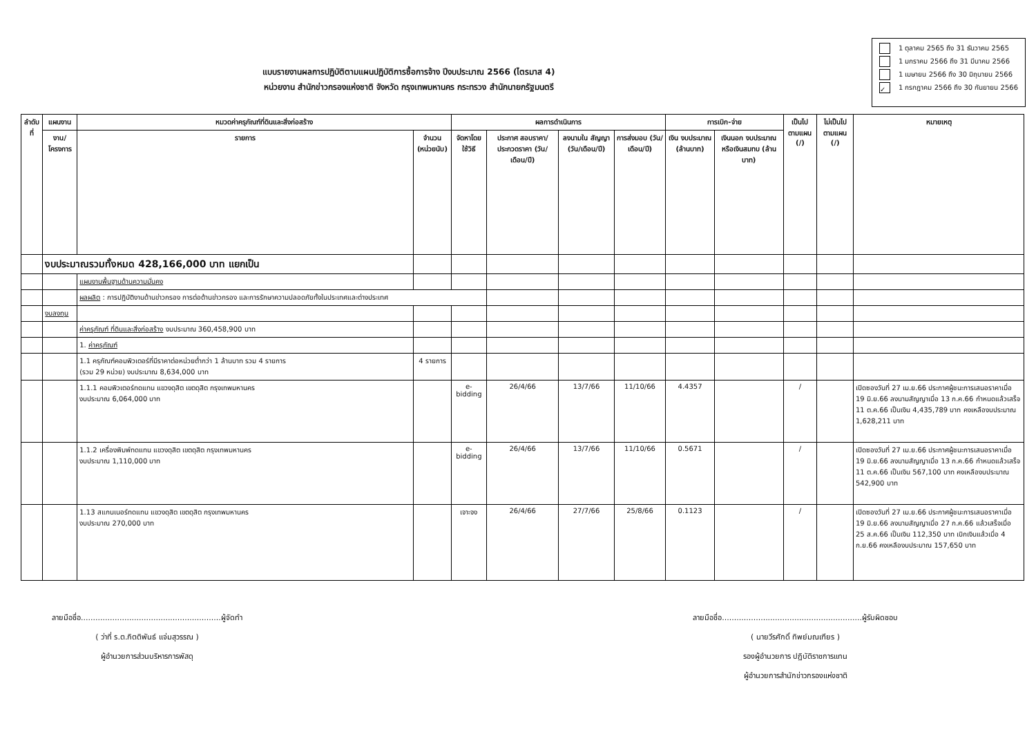แบบรายงานผลการปฏิบัติตามแผนปฏิบัติการซื้อการจ้าง ปีงบประมาณ 2566 (ไตรมาส 4)
หน่วยงาน สำนักข่าวกรองแห่งชาติ จังหวัด กรุงเทพมหานคร กระทรวง สำนักนายกรัฐมนตรี
1 ตุลาคม 2565 ถึง 31 ธันวาคม 2565
1 มกราคม 2566 ถึง 31 มีนาคม 2566
1 เมษายน 2566 ถึง 30 มิถุนายน 2566
✓ 1 กรกฎาคม 2566 ถึง 30 กันยายน 2566
| ลำดับที่ | แผนงาน | หมวดค่าครุภัณฑ์ที่ดินและสิ่งก่อสร้าง | | ผลการดำเนินการ | | | | การเบิก-จ่าย | | เป็นไป ตามแผน (/) | ไม่เป็นไป ตามแผน (/) | หมายเหตุ |
| --- | --- | --- | --- | --- | --- | --- | --- | --- | --- | --- | --- | --- |
| | งาน/ โครงการ | รายการ | จำนวน (หน่วยนับ) | จัดหาโดยใช้วิธี | ประกาศ สอบราคา/ ประกวดราคา (วัน/เดือน/ปี) | ลงนามใน สัญญา (วัน/เดือน/ปี) | การส่งมอบ (วัน/เดือน/ปี) | เงิน งบประมาณ (ล้านบาท) | เงินนอก งบประมาณ หรือเงินสมทบ (ล้านบาท) | | | |
| | งบประมาณรวมทั้งหมด 428,166,000 บาท แยกเป็น | | | | | | | | | | | |
| | | แผนงานพื้นฐานด้านความมั่นคง | | | | | | | | | | |
| | | ผลผลิต : การปฏิบัติงานด้านข่าวกรอง การต่อต้านข่าวกรอง และการรักษาความปลอดภัยทั้งในประเทศและต่างประเทศ | | | | | | | | | | |
| | งบลงทุน | | | | | | | | | | | |
| | | ค่าครุภัณฑ์ ที่ดินและสิ่งก่อสร้าง งบประมาณ 360,458,900 บาท | | | | | | | | | | |
| | | 1. ค่าครุภัณฑ์ | | | | | | | | | | |
| | | 1.1 ครุภัณฑ์คอมพิวเตอร์ที่มีราคาต่อหน่วยต่ำกว่า 1 ล้านบาท รวม 4 รายการ (รวม 29 หน่วย) งบประมาณ 8,634,000 บาท | 4 รายการ | | | | | | | | | |
| | | 1.1.1 คอมพิวเตอร์ทดแทน แขวงดุสิต เขตดุสิต กรุงเทพมหานคร งบประมาณ 6,064,000 บาท | | e-bidding | 26/4/66 | 13/7/66 | 11/10/66 | 4.4357 | | / | | เปิดซองวันที่ 27 เม.ย.66 ประกาศผู้ชนะการเสนอราคาเมื่อ 19 มิ.ย.66 ลงนามสัญญาเมื่อ 13 ก.ค.66 กำหนดแล้วเสร็จ 11 ต.ค.66 เป็นเงิน 4,435,789 บาท คงเหลืองบประมาณ 1,628,211 บาท |
| | | 1.1.2 เครื่องพิมพ์ทดแทน แขวงดุสิต เขตดุสิต กรุงเทพมหานคร งบประมาณ 1,110,000 บาท | | e-bidding | 26/4/66 | 13/7/66 | 11/10/66 | 0.5671 | | / | | เปิดซองวันที่ 27 เม.ย.66 ประกาศผู้ชนะการเสนอราคาเมื่อ 19 มิ.ย.66 ลงนามสัญญาเมื่อ 13 ก.ค.66 กำหนดแล้วเสร็จ 11 ต.ค.66 เป็นเงิน 567,100 บาท คงเหลืองบประมาณ 542,900 บาท |
| | | 1.13 สแกนเนอร์ทดแทน แขวงดุสิต เขตดุสิต กรุงเทพมหานคร งบประมาณ 270,000 บาท | | เจาะจง | 26/4/66 | 27/7/66 | 25/8/66 | 0.1123 | | / | | เปิดซองวันที่ 27 เม.ย.66 ประกาศผู้ชนะการเสนอราคาเมื่อ 19 มิ.ย.66 ลงนามสัญญาเมื่อ 27 ก.ค.66 แล้วเสร็จเมื่อ 25 ส.ค.66 เป็นเงิน 112,350 บาท เบิกเงินแล้วเมื่อ 4 ก.ย.66 คงเหลืองบประมาณ 157,650 บาท |
ลายมือชื่อ..........................................................ผู้จัดทำ
( ว่าที่ ร.ต.กิตติพันธ์ แจ่มสุวรรณ )
ผู้อำนวยการส่วนบริหารการพัสดุ
ลายมือชื่อ..........................................................ผู้รับผิดชอบ
( นายวีรศักดิ์ ทิพย์มณเฑียร )
รองผู้อำนวยการ ปฏิบัติราชการแทน
ผู้อำนวยการสำนักข่าวกรองแห่งชาติ